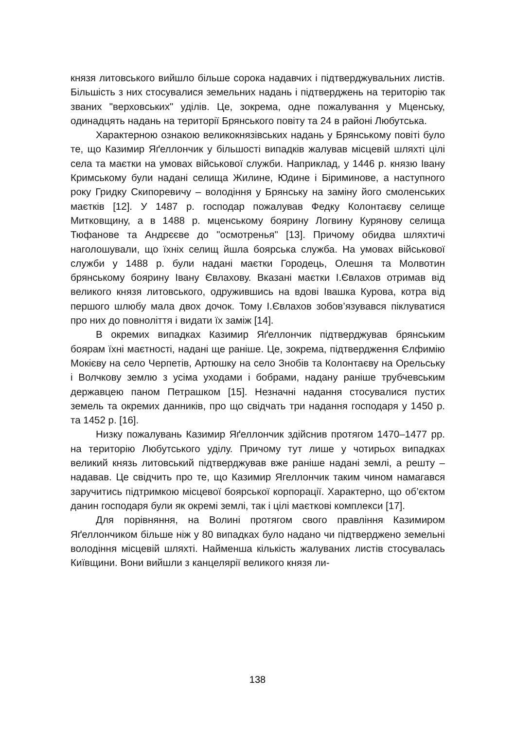князя литовського вийшло більше сорока надавчих і підтверджувальних листів. Більшість з них стосувалися земельних надань і підтверджень на територію так званих "верховських" уділів. Це, зокрема, одне пожалування у Мценську, одинадцять надань на території Брянського повіту та 24 в районі Любутська.
Характерною ознакою великокнязівських надань у Брянському повіті було те, що Казимир Яґеллончик у більшості випадків жалував місцевій шляхті цілі села та маєтки на умовах військової служби. Наприклад, у 1446 р. князю Івану Кримському були надані селища Жилине, Юдине і Біриминове, а наступного року Гридку Скипоревичу – володіння у Брянську на заміну його смоленських маєтків [12]. У 1487 р. господар пожалував Федку Колонтаєву селище Митковщину, а в 1488 р. мценському боярину Логвину Курянову селища Тюфанове та Андрєєве до "осмотренья" [13]. Причому обидва шляхтичі наголошували, що їхніх селищ йшла боярська служба. На умовах військової служби у 1488 р. були надані маєтки Городець, Олешня та Молвотин брянському боярину Івану Євлахову. Вказані маєтки І.Євлахов отримав від великого князя литовського, одружившись на вдові Івашка Курова, котра від першого шлюбу мала двох дочок. Тому І.Євлахов зобов’язувався піклуватися про них до повноліття і видати їх заміж [14].
В окремих випадках Казимир Яґеллончик підтверджував брянським боярам їхні маєтності, надані ще раніше. Це, зокрема, підтвердження Єлфимію Мокієву на село Черпетів, Артюшку на село Знобів та Колонтаєву на Орельську і Волчкову землю з усіма уходами і бобрами, надану раніше трубчевським державцею паном Петрашком [15]. Незначні надання стосувалися пустих земель та окремих данників, про що свідчать три надання господаря у 1450 р. та 1452 р. [16].
Низку пожалувань Казимир Яґеллончик здійснив протягом 1470–1477 рр. на територію Любутського уділу. Причому тут лише у чотирьох випадках великий князь литовський підтверджував вже раніше надані землі, а решту – надавав. Це свідчить про те, що Казимир Ягеллончик таким чином намагався заручитись підтримкою місцевої боярської корпорації. Характерно, що об’єктом данин господаря були як окремі землі, так і цілі маєткові комплекси [17].
Для порівняння, на Волині протягом свого правління Казимиром Яґеллончиком більше ніж у 80 випадках було надано чи підтверджено земельні володіння місцевій шляхті. Найменша кількість жалуваних листів стосувалась Київщини. Вони вийшли з канцелярії великого князя ли-
138